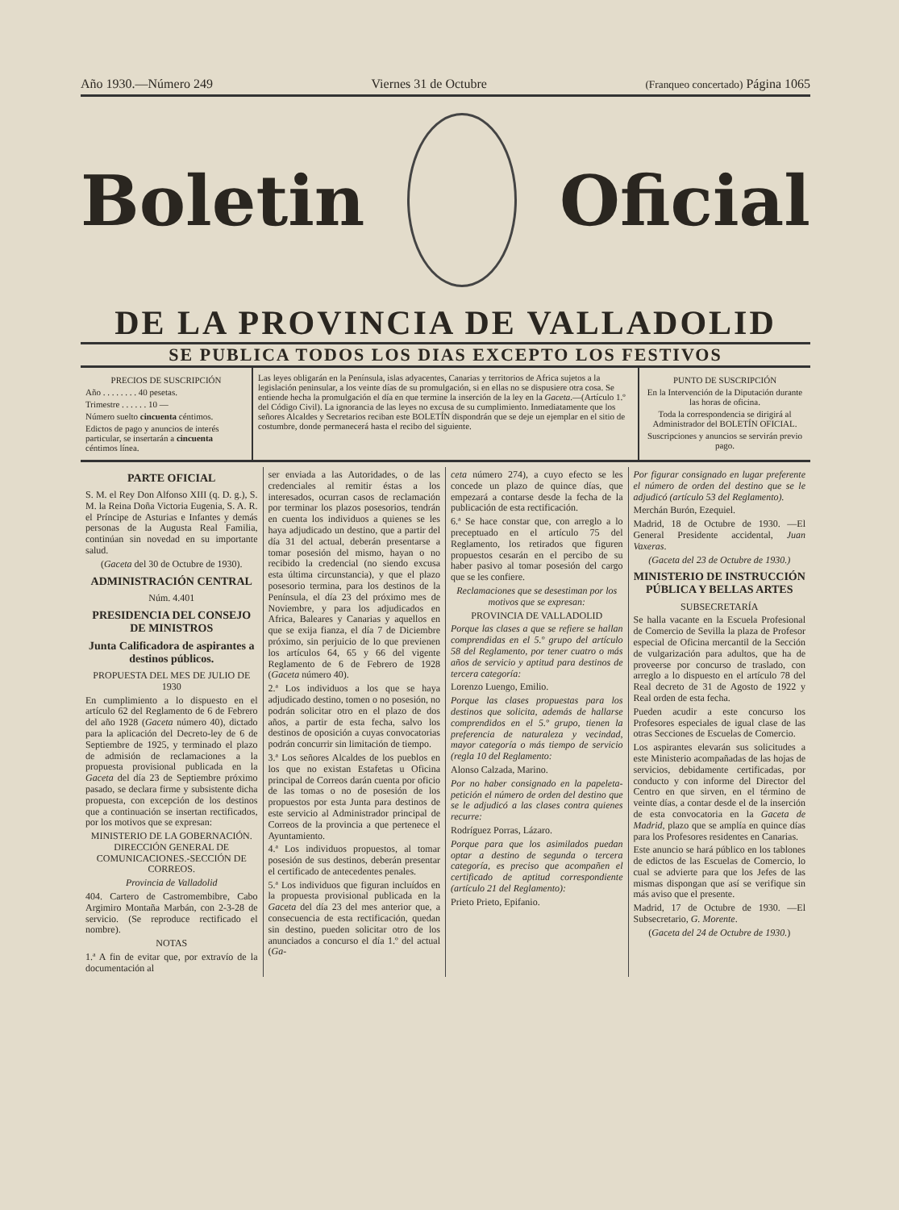Año 1930.—Número 249 Viernes 31 de Octubre (Franqueo concertado) Página 1065
Boletin Oficial
DE LA PROVINCIA DE VALLADOLID
SE PUBLICA TODOS LOS DIAS EXCEPTO LOS FESTIVOS
PRECIOS DE SUSCRIPCIÓN
Año . . . . . . . . 40 pesetas.
Trimestre . . . . . . 10 —
Número suelto cincuenta céntimos.
Edictos de pago y anuncios de interés particular, se insertarán a cincuenta céntimos línea.
Las leyes obligarán en la Península, islas adyacentes, Canarias y territorios de Africa sujetos a la legislación peninsular, a los veinte días de su promulgación, si en ellas no se dispusiere otra cosa. Se entiende hecha la promulgación el día en que termine la inserción de la ley en la Gaceta.—(Artículo 1.º del Código Civil). La ignorancia de las leyes no excusa de su cumplimiento. Inmediatamente que los señores Alcaldes y Secretarios reciban este BOLETÍN dispondrán que se deje un ejemplar en el sitio de costumbre, donde permanecerá hasta el recibo del siguiente.
PUNTO DE SUSCRIPCIÓN
En la Intervención de la Diputación durante las horas de oficina.
Toda la correspondencia se dirigirá al Administrador del BOLETÍN OFICIAL.
Suscripciones y anuncios se servirán previo pago.
PARTE OFICIAL
S. M. el Rey Don Alfonso XIII (q. D. g.), S. M. la Reina Doña Victoria Eugenia, S. A. R. el Príncipe de Asturias e Infantes y demás personas de la Augusta Real Familia, continúan sin novedad en su importante salud.
(Gaceta del 30 de Octubre de 1930).
ADMINISTRACIÓN CENTRAL
Núm. 4.401
PRESIDENCIA DEL CONSEJO DE MINISTROS
Junta Calificadora de aspirantes a destinos públicos.
PROPUESTA DEL MES DE JULIO DE 1930
En cumplimiento a lo dispuesto en el artículo 62 del Reglamento de 6 de Febrero del año 1928 (Gaceta número 40), dictado para la aplicación del Decreto-ley de 6 de Septiembre de 1925, y terminado el plazo de admisión de reclamaciones a la propuesta provisional publicada en la Gaceta del día 23 de Septiembre próximo pasado, se declara firme y subsistente dicha propuesta, con excepción de los destinos que a continuación se insertan rectificados, por los motivos que se expresan:
MINISTERIO DE LA GOBERNACIÓN. DIRECCIÓN GENERAL DE COMUNICACIONES.-SECCIÓN DE CORREOS.
Provincia de Valladolid
404. Cartero de Castromembibre, Cabo Argimiro Montaña Marbán, con 2-3-28 de servicio. (Se reproduce rectificado el nombre).
NOTAS
1.ª A fin de evitar que, por extravío de la documentación al
ser enviada a las Autoridades, o de las credenciales al remitir éstas a los interesados, ocurran casos de reclamación por terminar los plazos posesorios, tendrán en cuenta los individuos a quienes se les haya adjudicado un destino, que a partir del día 31 del actual, deberán presentarse a tomar posesión del mismo, hayan o no recibido la credencial (no siendo excusa esta última circunstancia), y que el plazo posesorio termina, para los destinos de la Península, el día 23 del próximo mes de Noviembre, y para los adjudicados en Africa, Baleares y Canarias y aquellos en que se exija fianza, el día 7 de Diciembre próximo, sin perjuicio de lo que previenen los artículos 64, 65 y 66 del vigente Reglamento de 6 de Febrero de 1928 (Gaceta número 40).
2.ª Los individuos a los que se haya adjudicado destino, tomen o no posesión, no podrán solicitar otro en el plazo de dos años, a partir de esta fecha, salvo los destinos de oposición a cuyas convocatorias podrán concurrir sin limitación de tiempo.
3.ª Los señores Alcaldes de los pueblos en los que no existan Estafetas u Oficina principal de Correos darán cuenta por oficio de las tomas o no de posesión de los propuestos por esta Junta para destinos de este servicio al Administrador principal de Correos de la provincia a que pertenece el Ayuntamiento.
4.ª Los individuos propuestos, al tomar posesión de sus destinos, deberán presentar el certificado de antecedentes penales.
5.ª Los individuos que figuran incluídos en la propuesta provisional publicada en la Gaceta del día 23 del mes anterior que, a consecuencia de esta rectificación, quedan sin destino, pueden solicitar otro de los anunciados a concurso el día 1.º del actual (Ga-
ceta número 274), a cuyo efecto se les concede un plazo de quince días, que empezará a contarse desde la fecha de la publicación de esta rectificación.
6.ª Se hace constar que, con arreglo a lo preceptuado en el artículo 75 del Reglamento, los retirados que figuren propuestos cesarán en el percibo de su haber pasivo al tomar posesión del cargo que se les confiere.
Reclamaciones que se desestiman por los motivos que se expresan:
PROVINCIA DE VALLADOLID
Porque las clases a que se refiere se hallan comprendidas en el 5.º grupo del artículo 58 del Reglamento, por tener cuatro o más años de servicio y aptitud para destinos de tercera categoría:
Lorenzo Luengo, Emilio.
Porque las clases propuestas para los destinos que solicita, además de hallarse comprendidos en el 5.º grupo, tienen la preferencia de naturaleza y vecindad, mayor categoría o más tiempo de servicio (regla 10 del Reglamento:
Alonso Calzada, Marino.
Por no haber consignado en la papeleta-petición el número de orden del destino que se le adjudicó a las clases contra quienes recurre:
Rodríguez Porras, Lázaro.
Porque para que los asimilados puedan optar a destino de segunda o tercera categoría, es preciso que acompañen el certificado de aptitud correspondiente (artículo 21 del Reglamento):
Prieto Prieto, Epifanio.
Por figurar consignado en lugar preferente el número de orden del destino que se le adjudicó (artículo 53 del Reglamento).
Merchán Burón, Ezequiel.
Madrid, 18 de Octubre de 1930. —El General Presidente accidental, Juan Vaxeras.
(Gaceta del 23 de Octubre de 1930.)
MINISTERIO DE INSTRUCCIÓN PÚBLICA Y BELLAS ARTES
SUBSECRETARÍA
Se halla vacante en la Escuela Profesional de Comercio de Sevilla la plaza de Profesor especial de Oficina mercantil de la Sección de vulgarización para adultos, que ha de proveerse por concurso de traslado, con arreglo a lo dispuesto en el artículo 78 del Real decreto de 31 de Agosto de 1922 y Real orden de esta fecha.
Pueden acudir a este concurso los Profesores especiales de igual clase de las otras Secciones de Escuelas de Comercio.
Los aspirantes elevarán sus solicitudes a este Ministerio acompañadas de las hojas de servicios, debidamente certificadas, por conducto y con informe del Director del Centro en que sirven, en el término de veinte días, a contar desde el de la inserción de esta convocatoria en la Gaceta de Madrid, plazo que se amplía en quince días para los Profesores residentes en Canarias.
Este anuncio se hará público en los tablones de edictos de las Escuelas de Comercio, lo cual se advierte para que los Jefes de las mismas dispongan que así se verifique sin más aviso que el presente.
Madrid, 17 de Octubre de 1930. —El Subsecretario, G. Morente.
(Gaceta del 24 de Octubre de 1930.)